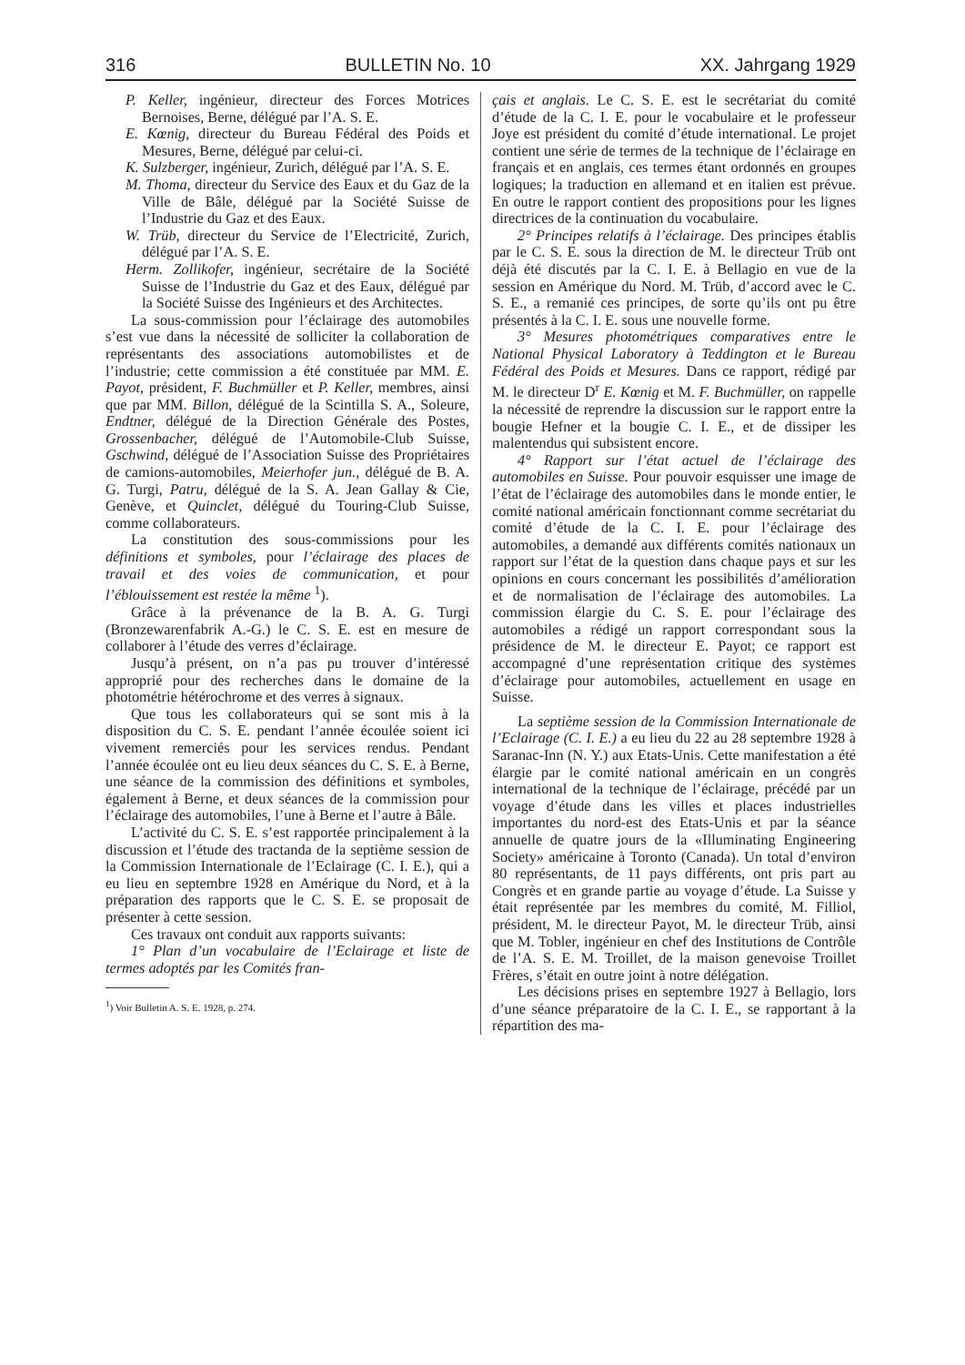316 BULLETIN No. 10 XX. Jahrgang 1929
P. Keller, ingénieur, directeur des Forces Motrices Bernoises, Berne, délégué par l’A. S. E.
E. Kœnig, directeur du Bureau Fédéral des Poids et Mesures, Berne, délégué par celui-ci.
K. Sulzberger, ingénieur, Zurich, délégué par l’A. S. E.
M. Thoma, directeur du Service des Eaux et du Gaz de la Ville de Bâle, délégué par la Société Suisse de l’Industrie du Gaz et des Eaux.
W. Trüb, directeur du Service de l’Electricité, Zurich, délégué par l’A. S. E.
Herm. Zollikofer, ingénieur, secrétaire de la Société Suisse de l’Industrie du Gaz et des Eaux, délégué par la Société Suisse des Ingénieurs et des Architectes.
La sous-commission pour l’éclairage des automobiles s’est vue dans la nécessité de solliciter la collaboration de représentants des associations automobilistes et de l’industrie; cette commission a été constituée par MM. E. Payot, président, F. Buchmüller et P. Keller, membres, ainsi que par MM. Billon, délégué de la Scintilla S. A., Soleure, Endtner, délégué de la Direction Générale des Postes, Grossenbacher, délégué de l’Automobile-Club Suisse, Gschwind, délégué de l’Association Suisse des Propriétaires de camions-automobiles, Meierhofer jun., délégué de B. A. G. Turgi, Patru, délégué de la S. A. Jean Gallay & Cie, Genève, et Quinclet, délégué du Touring-Club Suisse, comme collaborateurs.
La constitution des sous-commissions pour les définitions et symboles, pour l’éclairage des places de travail et des voies de communication, et pour l’éblouissement est restée la même <sup>1</sup>).
Grâce à la prévenance de la B. A. G. Turgi (Bronzewarenfabrik A.-G.) le C. S. E. est en mesure de collaborer à l’étude des verres d’éclairage.
Jusqu’à présent, on n’a pas pu trouver d’intéressé approprié pour des recherches dans le domaine de la photométrie hétérochrome et des verres à signaux.
Que tous les collaborateurs qui se sont mis à la disposition du C. S. E. pendant l’année écoulée soient ici vivement remerciés pour les services rendus. Pendant l’année écoulée ont eu lieu deux séances du C. S. E. à Berne, une séance de la commission des définitions et symboles, également à Berne, et deux séances de la commission pour l’éclairage des automobiles, l’une à Berne et l’autre à Bâle.
L’activité du C. S. E. s’est rapportée principalement à la discussion et l’étude des tractanda de la septième session de la Commission Internationale de l’Eclairage (C. I. E.), qui a eu lieu en septembre 1928 en Amérique du Nord, et à la préparation des rapports que le C. S. E. se proposait de présenter à cette session.
Ces travaux ont conduit aux rapports suivants:
1° Plan d’un vocabulaire de l’Eclairage et liste de termes adoptés par les Comités fran-
<sup>1</sup>) Voir Bulletin A. S. E. 1928, p. 274.
çais et anglais. Le C. S. E. est le secrétariat du comité d’étude de la C. I. E. pour le vocabulaire et le professeur Joye est président du comité d’étude international. Le projet contient une série de termes de la technique de l’éclairage en français et en anglais, ces termes étant ordonnés en groupes logiques; la traduction en allemand et en italien est prévue. En outre le rapport contient des propositions pour les lignes directrices de la continuation du vocabulaire.
2° Principes relatifs à l’éclairage. Des principes établis par le C. S. E. sous la direction de M. le directeur Trüb ont déjà été discutés par la C. I. E. à Bellagio en vue de la session en Amérique du Nord. M. Trüb, d’accord avec le C. S. E., a remanié ces principes, de sorte qu’ils ont pu être présentés à la C. I. E. sous une nouvelle forme.
3° Mesures photométriques comparatives entre le National Physical Laboratory à Teddington et le Bureau Fédéral des Poids et Mesures. Dans ce rapport, rédigé par M. le directeur D<sup>r</sup> E. Kœnig et M. F. Buchmüller, on rappelle la nécessité de reprendre la discussion sur le rapport entre la bougie Hefner et la bougie C. I. E., et de dissiper les malentendus qui subsistent encore.
4° Rapport sur l’état actuel de l’éclairage des automobiles en Suisse. Pour pouvoir esquisser une image de l’état de l’éclairage des automobiles dans le monde entier, le comité national américain fonctionnant comme secrétariat du comité d’étude de la C. I. E. pour l’éclairage des automobiles, a demandé aux différents comités nationaux un rapport sur l’état de la question dans chaque pays et sur les opinions en cours concernant les possibilités d’amélioration et de normalisation de l’éclairage des automobiles. La commission élargie du C. S. E. pour l’éclairage des automobiles a rédigé un rapport correspondant sous la présidence de M. le directeur E. Payot; ce rapport est accompagné d’une représentation critique des systèmes d’éclairage pour automobiles, actuellement en usage en Suisse.
La septième session de la Commission Internationale de l’Eclairage (C. I. E.) a eu lieu du 22 au 28 septembre 1928 à Saranac-Inn (N. Y.) aux Etats-Unis. Cette manifestation a été élargie par le comité national américain en un congrès international de la technique de l’éclairage, précédé par un voyage d’étude dans les villes et places industrielles importantes du nord-est des Etats-Unis et par la séance annuelle de quatre jours de la «Illuminating Engineering Society» américaine à Toronto (Canada). Un total d’environ 80 représentants, de 11 pays différents, ont pris part au Congrès et en grande partie au voyage d’étude. La Suisse y était représentée par les membres du comité, M. Filliol, président, M. le directeur Payot, M. le directeur Trüb, ainsi que M. Tobler, ingénieur en chef des Institutions de Contrôle de l’A. S. E. M. Troillet, de la maison genevoise Troillet Frères, s’était en outre joint à notre délégation.
Les décisions prises en septembre 1927 à Bellagio, lors d’une séance préparatoire de la C. I. E., se rapportant à la répartition des ma-